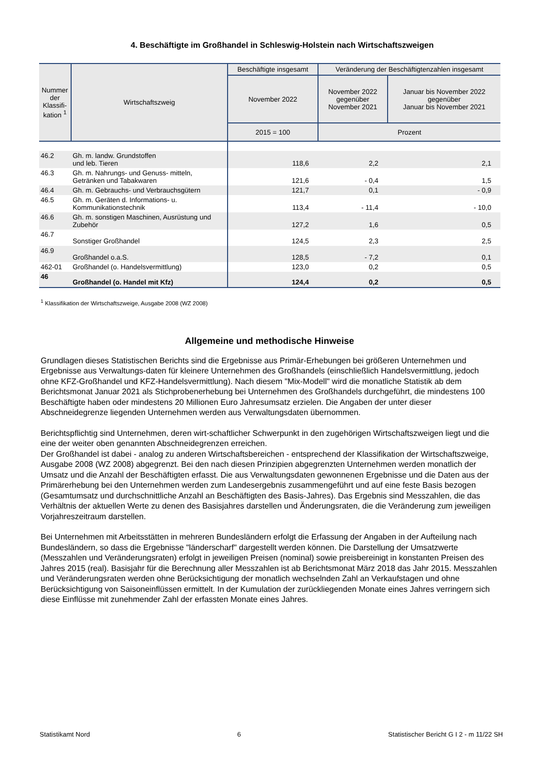4. Beschäftigte im Großhandel in Schleswig-Holstein nach Wirtschaftszweigen
| Nummer der Klassifi-kation <sup>1</sup> | Wirtschaftszweig | Beschäftigte insgesamt | Veränderung der Beschäftigtenzahlen insgesamt | |
| --- | --- | --- | --- | --- |
| | | November 2022 | November 2022 gegenüber November 2021 | Januar bis November 2022 gegenüber Januar bis November 2021 |
| | | 2015 = 100 | Prozent | |
| 46.2 | Gh. m. landw. Grundstoffen und leb. Tieren | 118,6 | 2,2 | 2,1 |
| 46.3 | Gh. m. Nahrungs- und Genuss- mitteln, Getränken und Tabakwaren | 121,6 | - 0,4 | 1,5 |
| 46.4 | Gh. m. Gebrauchs- und Verbrauchsgütern | 121,7 | 0,1 | - 0,9 |
| 46.5 | Gh. m. Geräten d. Informations- u. Kommunikationstechnik | 113,4 | - 11,4 | - 10,0 |
| 46.6 | Gh. m. sonstigen Maschinen, Ausrüstung und Zubehör | 127,2 | 1,6 | 0,5 |
| 46.7 | Sonstiger Großhandel | 124,5 | 2,3 | 2,5 |
| 46.9 | Großhandel o.a.S. | 128,5 | - 7,2 | 0,1 |
| 462-01 | Großhandel (o. Handelsvermittlung) | 123,0 | 0,2 | 0,5 |
| 46 | Großhandel (o. Handel mit Kfz) | 124,4 | 0,2 | 0,5 |
<sup>1</sup> Klassifikation der Wirtschaftszweige, Ausgabe 2008 (WZ 2008)
Allgemeine und methodische Hinweise
Grundlagen dieses Statistischen Berichts sind die Ergebnisse aus Primär-Erhebungen bei größeren Unternehmen und Ergebnisse aus Verwaltungs-daten für kleinere Unternehmen des Großhandels (einschließlich Handelsvermittlung, jedoch ohne KFZ-Großhandel und KFZ-Handelsvermittlung). Nach diesem "Mix-Modell" wird die monatliche Statistik ab dem Berichtsmonat Januar 2021 als Stichprobenerhebung bei Unternehmen des Großhandels durchgeführt, die mindestens 100 Beschäftigte haben oder mindestens 20 Millionen Euro Jahresumsatz erzielen. Die Angaben der unter dieser Abschneidegrenze liegenden Unternehmen werden aus Verwaltungsdaten übernommen.
Berichtspflichtig sind Unternehmen, deren wirt-schaftlicher Schwerpunkt in den zugehörigen Wirtschaftszweigen liegt und die eine der weiter oben genannten Abschneidegrenzen erreichen.
Der Großhandel ist dabei - analog zu anderen Wirtschaftsbereichen - entsprechend der Klassifikation der Wirtschaftszweige, Ausgabe 2008 (WZ 2008) abgegrenzt. Bei den nach diesen Prinzipien abgegrenzten Unternehmen werden monatlich der Umsatz und die Anzahl der Beschäftigten erfasst. Die aus Verwaltungsdaten gewonnenen Ergebnisse und die Daten aus der Primärerhebung bei den Unternehmen werden zum Landesergebnis zusammengeführt und auf eine feste Basis bezogen (Gesamtumsatz und durchschnittliche Anzahl an Beschäftigten des Basis-Jahres). Das Ergebnis sind Messzahlen, die das Verhältnis der aktuellen Werte zu denen des Basisjahres darstellen und Änderungsraten, die die Veränderung zum jeweiligen Vorjahreszeitraum darstellen.
Bei Unternehmen mit Arbeitsstätten in mehreren Bundesländern erfolgt die Erfassung der Angaben in der Aufteilung nach Bundesländern, so dass die Ergebnisse "länderscharf" dargestellt werden können. Die Darstellung der Umsatzwerte (Messzahlen und Veränderungsraten) erfolgt in jeweiligen Preisen (nominal) sowie preisbereinigt in konstanten Preisen des Jahres 2015 (real). Basisjahr für die Berechnung aller Messzahlen ist ab Berichtsmonat März 2018 das Jahr 2015. Messzahlen und Veränderungsraten werden ohne Berücksichtigung der monatlich wechselnden Zahl an Verkaufstagen und ohne Berücksichtigung von Saisoneinflüssen ermittelt. In der Kumulation der zurückliegenden Monate eines Jahres verringern sich diese Einflüsse mit zunehmender Zahl der erfassten Monate eines Jahres.
Statistikamt Nord 6 Statistischer Bericht G I 2 - m 11/22 SH